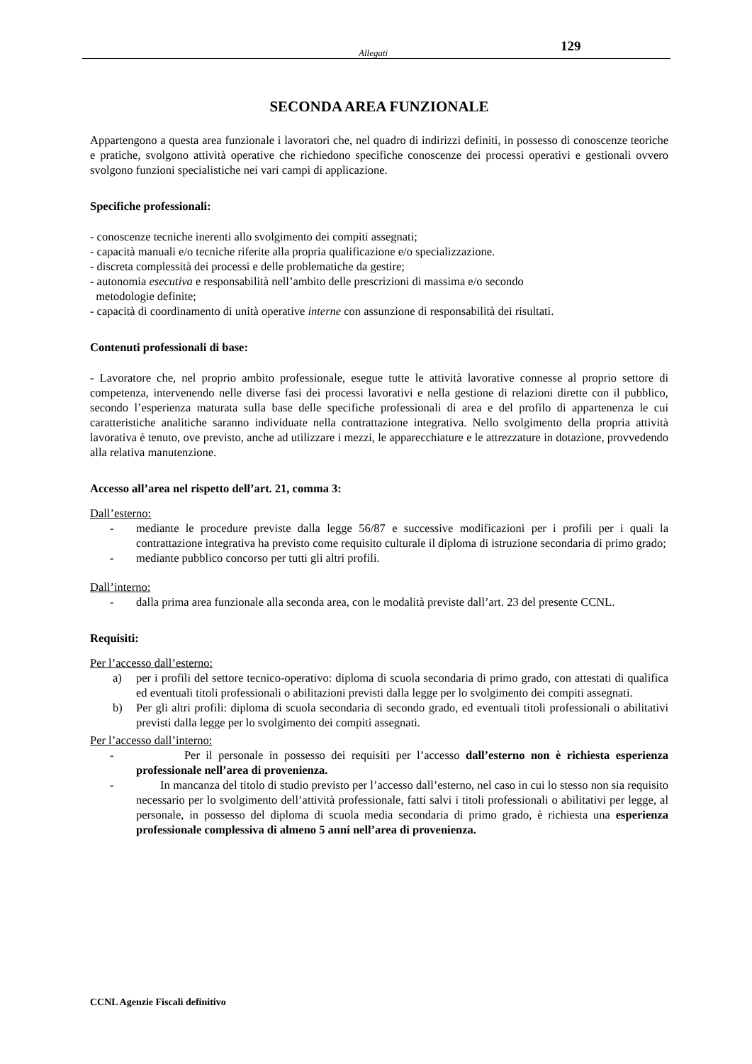Allegati 129
SECONDA AREA FUNZIONALE
Appartengono a questa area funzionale i lavoratori che, nel quadro di indirizzi definiti, in possesso di conoscenze teoriche e pratiche, svolgono attività operative che richiedono specifiche conoscenze dei processi operativi e gestionali ovvero svolgono funzioni specialistiche nei vari campi di applicazione.
Specifiche professionali:
- conoscenze tecniche inerenti allo svolgimento dei compiti assegnati;
- capacità manuali e/o tecniche riferite alla propria qualificazione e/o specializzazione.
- discreta complessità dei processi e delle problematiche da gestire;
- autonomia esecutiva e responsabilità nell’ambito delle prescrizioni di massima e/o secondo
metodologie definite;
- capacità di coordinamento di unità operative interne con assunzione di responsabilità dei risultati.
Contenuti professionali di base:
- Lavoratore che, nel proprio ambito professionale, esegue tutte le attività lavorative connesse al proprio settore di competenza, intervenendo nelle diverse fasi dei processi lavorativi e nella gestione di relazioni dirette con il pubblico, secondo l’esperienza maturata sulla base delle specifiche professionali di area e del profilo di appartenenza le cui caratteristiche analitiche saranno individuate nella contrattazione integrativa. Nello svolgimento della propria attività lavorativa è tenuto, ove previsto, anche ad utilizzare i mezzi, le apparecchiature e le attrezzature in dotazione, provvedendo alla relativa manutenzione.
Accesso all’area nel rispetto dell’art. 21, comma 3:
Dall’esterno:
- mediante le procedure previste dalla legge 56/87 e successive modificazioni per i profili per i quali la contrattazione integrativa ha previsto come requisito culturale il diploma di istruzione secondaria di primo grado;
- mediante pubblico concorso per tutti gli altri profili.
Dall’interno:
- dalla prima area funzionale alla seconda area, con le modalità previste dall’art. 23 del presente CCNL.
Requisiti:
Per l’accesso dall’esterno:
a) per i profili del settore tecnico-operativo: diploma di scuola secondaria di primo grado, con attestati di qualifica ed eventuali titoli professionali o abilitazioni previsti dalla legge per lo svolgimento dei compiti assegnati.
b) Per gli altri profili: diploma di scuola secondaria di secondo grado, ed eventuali titoli professionali o abilitativi previsti dalla legge per lo svolgimento dei compiti assegnati.
Per l’accesso dall’interno:
- Per il personale in possesso dei requisiti per l’accesso dall’esterno non è richiesta esperienza professionale nell’area di provenienza.
- In mancanza del titolo di studio previsto per l’accesso dall’esterno, nel caso in cui lo stesso non sia requisito necessario per lo svolgimento dell’attività professionale, fatti salvi i titoli professionali o abilitativi per legge, al personale, in possesso del diploma di scuola media secondaria di primo grado, è richiesta una esperienza professionale complessiva di almeno 5 anni nell’area di provenienza.
CCNL Agenzie Fiscali definitivo